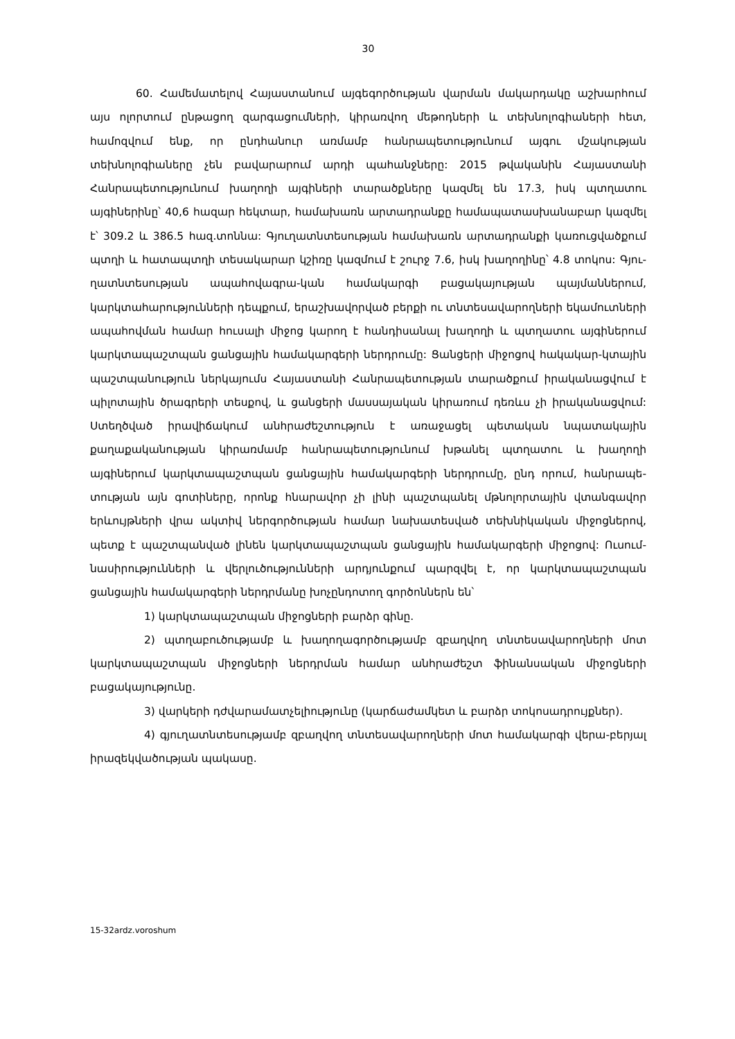30
60. Համեմատելով Հայաստանում այգեգործության վարման մակարդակը աշխարհում այս ոլորտում ընթացող զարգացումների, կիրառվող մեթոդների և տեխնոլոգիաների հետ, համոզվում ենք, որ ընդհանուր առմամբ հանրապետությունում այգու մշակության տեխնոլոգիաները չեն բավարարում արդի պահանջները: 2015 թվականին Հայաստանի Հանրապետությունում խաղողի այգիների տարածքները կազմել են 17.3, իսկ պտղատու այգիներինը՝ 40,6 հազար հեկտար, համախառն արտադրանքը համապատասխանաբար կազմել է՝ 309.2 և 386.5 հազ.տոննա: Գյուղատնտեսության համախառն արտադրանքի կառուցվածքում պտղի և հատապտղի տեսակարար կշիռը կազմում է շուրջ 7.6, իսկ խաղողինը՝ 4.8 տոկոս: Գյու-ղատնտեսության ապահովագրա-կան համակարգի բացակայության պայմաններում, կարկտահարությունների դեպքում, երաշխավորված բերքի ու տնտեսավարողների եկամուտների ապահովման համար հուսալի միջոց կարող է հանդիսանալ խաղողի և պտղատու այգիներում կարկտապաշտպան ցանցային համակարգերի ներդրումը: Ցանցերի միջոցով հակակար-կտային պաշտպանություն ներկայումս Հայաստանի Հանրապետության տարածքում իրականացվում է պիլոտային ծրագրերի տեսքով, և ցանցերի մասսայական կիրառում դեռևս չի իրականացվում: Ստեղծված իրավիճակում անհրաժեշտություն է առաջացել պետական նպատակային քաղաքականության կիրառմամբ հանրապետությունում խթանել պտղատու և խաղողի այգիներում կարկտապաշտպան ցանցային համակարգերի ներդրումը, ընդ որում, հանրապե-տության այն գոտիները, որոնք հնարավոր չի լինի պաշտպանել մթնոլորտային վտանգավոր երևույթների վրա ակտիվ ներգործության համար նախատեսված տեխնիկական միջոցներով, պետք է պաշտպանված լինեն կարկտապաշտպան ցանցային համակարգերի միջոցով: Ուսում-նասիրությունների և վերլուծությունների արդյունքում պարզվել է, որ կարկտապաշտպան ցանցային համակարգերի ներդրմանը խոչընդոտող գործոններն են՝
1) կարկտապաշտպան միջոցների բարձր գինը.
2) պտղաբուծությամբ և խաղողագործությամբ զբաղվող տնտեսավարողների մոտ կարկտապաշտպան միջոցների ներդրման համար անհրաժեշտ ֆինանսական միջոցների բացակայությունը.
3) վարկերի դժվարամատչելիությունը (կարճաժամկետ և բարձր տոկոսադրույքներ).
4) գյուղատնտեսությամբ զբաղվող տնտեսավարողների մոտ համակարգի վերա-բերյալ իրազեկվածության պակասը.
15-32ardz.voroshum